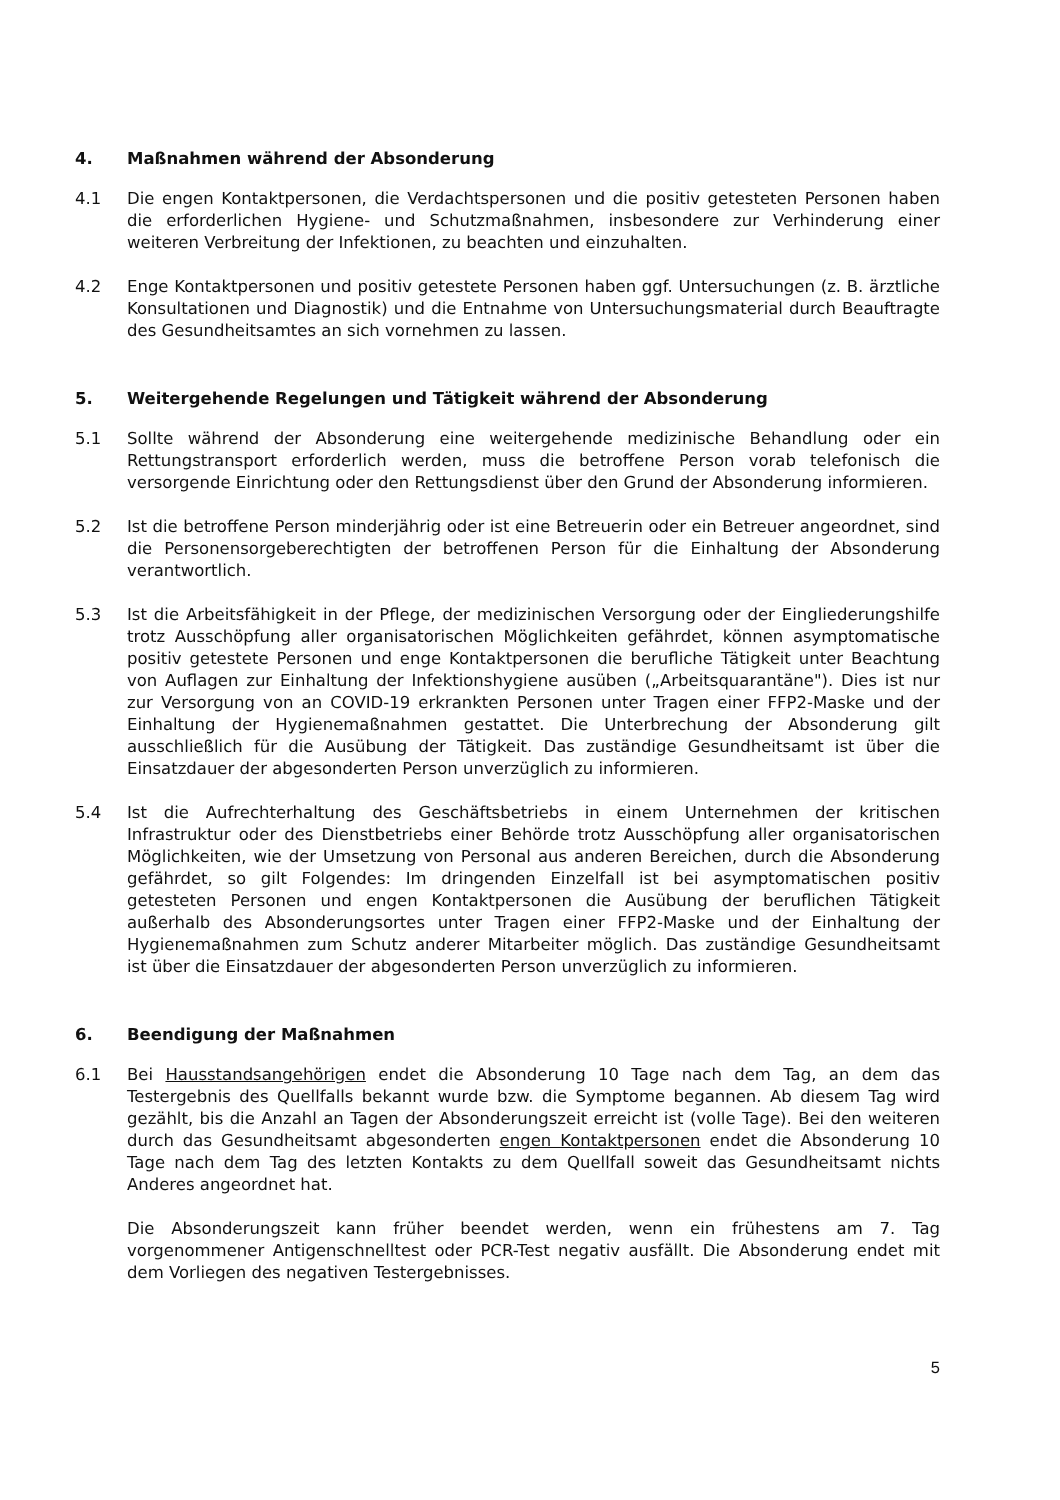4. Maßnahmen während der Absonderung
4.1 Die engen Kontaktpersonen, die Verdachtspersonen und die positiv getesteten Personen haben die erforderlichen Hygiene- und Schutzmaßnahmen, insbesondere zur Verhinderung einer weiteren Verbreitung der Infektionen, zu beachten und einzuhalten.
4.2 Enge Kontaktpersonen und positiv getestete Personen haben ggf. Untersuchungen (z. B. ärztliche Konsultationen und Diagnostik) und die Entnahme von Untersuchungsmaterial durch Beauftragte des Gesundheitsamtes an sich vornehmen zu lassen.
5. Weitergehende Regelungen und Tätigkeit während der Absonderung
5.1 Sollte während der Absonderung eine weitergehende medizinische Behandlung oder ein Rettungstransport erforderlich werden, muss die betroffene Person vorab telefonisch die versorgende Einrichtung oder den Rettungsdienst über den Grund der Absonderung informieren.
5.2 Ist die betroffene Person minderjährig oder ist eine Betreuerin oder ein Betreuer angeordnet, sind die Personensorgeberechtigten der betroffenen Person für die Einhaltung der Absonderung verantwortlich.
5.3 Ist die Arbeitsfähigkeit in der Pflege, der medizinischen Versorgung oder der Eingliederungshilfe trotz Ausschöpfung aller organisatorischen Möglichkeiten gefährdet, können asymptomatische positiv getestete Personen und enge Kontaktpersonen die berufliche Tätigkeit unter Beachtung von Auflagen zur Einhaltung der Infektionshygiene ausüben („Arbeitsquarantäne"). Dies ist nur zur Versorgung von an COVID-19 erkrankten Personen unter Tragen einer FFP2-Maske und der Einhaltung der Hygienemaßnahmen gestattet. Die Unterbrechung der Absonderung gilt ausschließlich für die Ausübung der Tätigkeit. Das zuständige Gesundheitsamt ist über die Einsatzdauer der abgesonderten Person unverzüglich zu informieren.
5.4 Ist die Aufrechterhaltung des Geschäftsbetriebs in einem Unternehmen der kritischen Infrastruktur oder des Dienstbetriebs einer Behörde trotz Ausschöpfung aller organisatorischen Möglichkeiten, wie der Umsetzung von Personal aus anderen Bereichen, durch die Absonderung gefährdet, so gilt Folgendes: Im dringenden Einzelfall ist bei asymptomatischen positiv getesteten Personen und engen Kontaktpersonen die Ausübung der beruflichen Tätigkeit außerhalb des Absonderungsortes unter Tragen einer FFP2-Maske und der Einhaltung der Hygienemaßnahmen zum Schutz anderer Mitarbeiter möglich. Das zuständige Gesundheitsamt ist über die Einsatzdauer der abgesonderten Person unverzüglich zu informieren.
6. Beendigung der Maßnahmen
6.1 Bei Hausstandsangehörigen endet die Absonderung 10 Tage nach dem Tag, an dem das Testergebnis des Quellfalls bekannt wurde bzw. die Symptome begannen. Ab diesem Tag wird gezählt, bis die Anzahl an Tagen der Absonderungszeit erreicht ist (volle Tage). Bei den weiteren durch das Gesundheitsamt abgesonderten engen Kontaktpersonen endet die Absonderung 10 Tage nach dem Tag des letzten Kontakts zu dem Quellfall soweit das Gesundheitsamt nichts Anderes angeordnet hat.
Die Absonderungszeit kann früher beendet werden, wenn ein frühestens am 7. Tag vorgenommener Antigenschnelltest oder PCR-Test negativ ausfällt. Die Absonderung endet mit dem Vorliegen des negativen Testergebnisses.
5